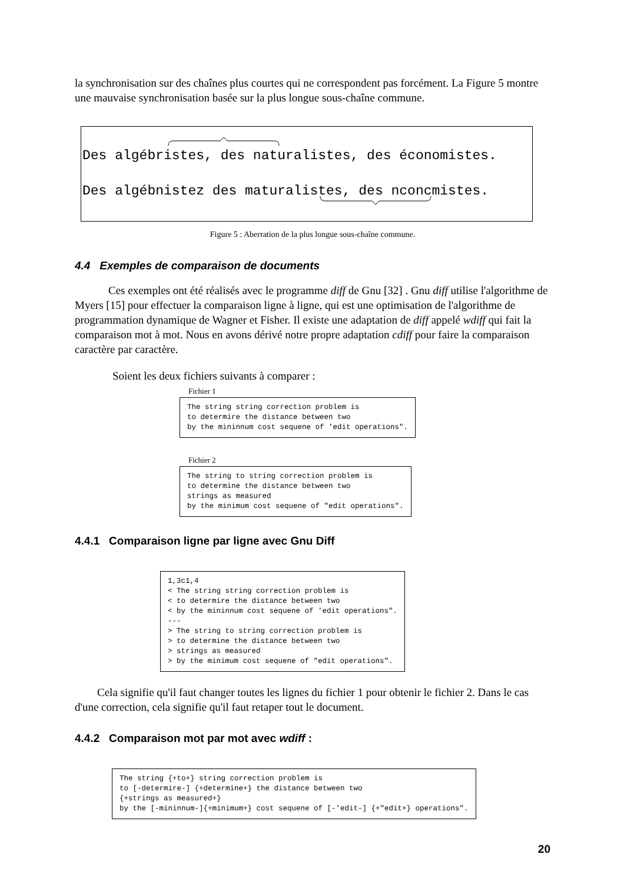la synchronisation sur des chaînes plus courtes qui ne correspondent pas forcément. La Figure 5 montre une mauvaise synchronisation basée sur la plus longue sous-chaîne commune.
Des algébristes, des naturalistes, des économistes.
Des algébnistez des maturalistes, des nconcmistes.
Figure 5 : Aberration de la plus longue sous-chaîne commune.
4.4 Exemples de comparaison de documents
Ces exemples ont été réalisés avec le programme diff de Gnu [32] . Gnu diff utilise l'algorithme de Myers [15] pour effectuer la comparaison ligne à ligne, qui est une optimisation de l'algorithme de programmation dynamique de Wagner et Fisher. Il existe une adaptation de diff appelé wdiff qui fait la comparaison mot à mot. Nous en avons dérivé notre propre adaptation cdiff pour faire la comparaison caractère par caractère.
Soient les deux fichiers suivants à comparer :
Fichier 1
The string string correction problem is
to determire the distance between two
by the mininnum cost sequene of 'edit operations".
Fichier 2
The string to string correction problem is
to determine the distance between two
strings as measured
by the minimum cost sequene of "edit operations".
4.4.1 Comparaison ligne par ligne avec Gnu Diff
1,3c1,4
< The string string correction problem is
< to determire the distance between two
< by the mininnum cost sequene of 'edit operations".
---
> The string to string correction problem is
> to determine the distance between two
> strings as measured
> by the minimum cost sequene of "edit operations".
Cela signifie qu'il faut changer toutes les lignes du fichier 1 pour obtenir le fichier 2. Dans le cas d'une correction, cela signifie qu'il faut retaper tout le document.
4.4.2 Comparaison mot par mot avec wdiff :
The string {+to+} string correction problem is
to [-determire-] {+determine+} the distance between two
{+strings as measured+}
by the [-mininnum-]{+minimum+} cost sequene of [-'edit-] {+"edit+} operations".
20